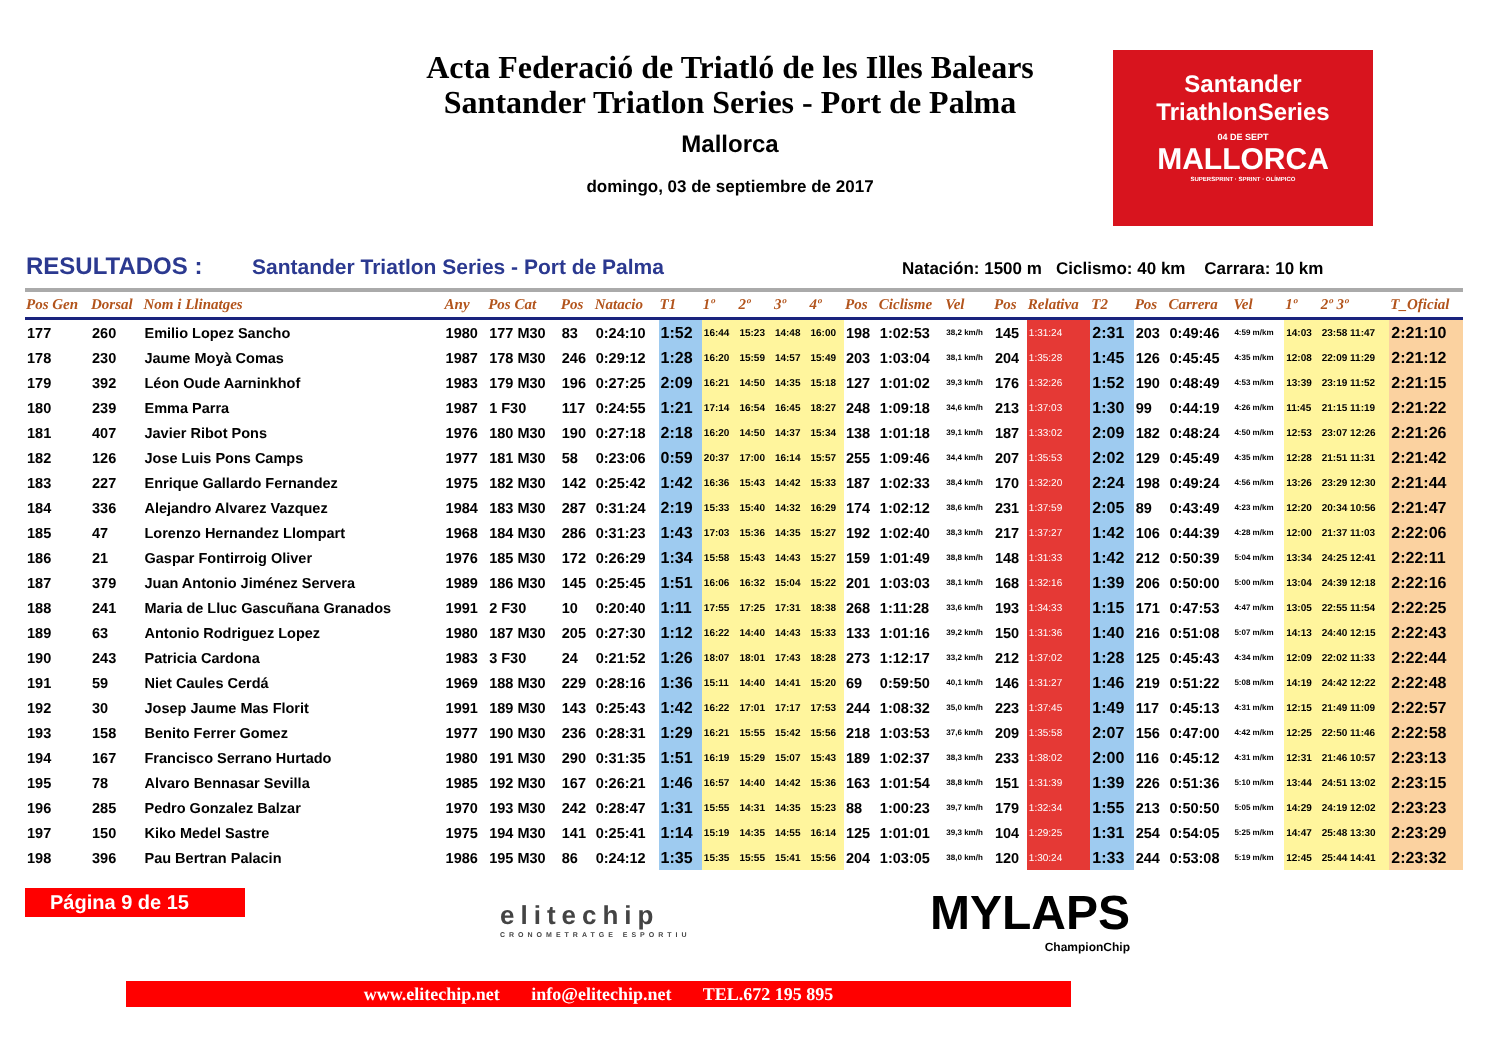Acta Federació de Triatló de les Illes Balears
Santander Triatlon Series - Port de Palma
Mallorca
domingo, 03 de septiembre de 2017
Santander
TriathlonSeries
04 DE SEPT
MALLORCA
SUPERSPRINT · SPRINT · OLÍMPICO
RESULTADOS : Santander Triatlon Series - Port de Palma Natación: 1500 m Ciclismo: 40 km Carrara: 10 km
| Pos Gen | Dorsal | Nom i Llinatges | Any | Pos Cat | Pos | Natacio | T1 | 1º | 2º | 3º | 4º | Pos | Ciclisme | Vel | Pos | Relativa | T2 | Pos | Carrera | Vel | 1º | 2º 3º | T_Oficial |
| --- | --- | --- | --- | --- | --- | --- | --- | --- | --- | --- | --- | --- | --- | --- | --- | --- | --- | --- | --- | --- | --- | --- | --- |
| 177 | 260 | Emilio Lopez Sancho | 1980 | 177 M30 | 83 | 0:24:10 | 1:52 | 16:44 | 15:23 | 14:48 | 16:00 | 198 | 1:02:53 | 38,2 km/h | 145 | 1:31:24 | 2:31 | 203 | 0:49:46 | 4:59 m/km | 14:03 | 23:58 11:47 | 2:21:10 |
| 178 | 230 | Jaume Moyà Comas | 1987 | 178 M30 | 246 | 0:29:12 | 1:28 | 16:20 | 15:59 | 14:57 | 15:49 | 203 | 1:03:04 | 38,1 km/h | 204 | 1:35:28 | 1:45 | 126 | 0:45:45 | 4:35 m/km | 12:08 | 22:09 11:29 | 2:21:12 |
| 179 | 392 | Léon Oude Aarninkhof | 1983 | 179 M30 | 196 | 0:27:25 | 2:09 | 16:21 | 14:50 | 14:35 | 15:18 | 127 | 1:01:02 | 39,3 km/h | 176 | 1:32:26 | 1:52 | 190 | 0:48:49 | 4:53 m/km | 13:39 | 23:19 11:52 | 2:21:15 |
| 180 | 239 | Emma Parra | 1987 | 1 F30 | 117 | 0:24:55 | 1:21 | 17:14 | 16:54 | 16:45 | 18:27 | 248 | 1:09:18 | 34,6 km/h | 213 | 1:37:03 | 1:30 | 99 | 0:44:19 | 4:26 m/km | 11:45 | 21:15 11:19 | 2:21:22 |
| 181 | 407 | Javier Ribot Pons | 1976 | 180 M30 | 190 | 0:27:18 | 2:18 | 16:20 | 14:50 | 14:37 | 15:34 | 138 | 1:01:18 | 39,1 km/h | 187 | 1:33:02 | 2:09 | 182 | 0:48:24 | 4:50 m/km | 12:53 | 23:07 12:26 | 2:21:26 |
| 182 | 126 | Jose Luis Pons Camps | 1977 | 181 M30 | 58 | 0:23:06 | 0:59 | 20:37 | 17:00 | 16:14 | 15:57 | 255 | 1:09:46 | 34,4 km/h | 207 | 1:35:53 | 2:02 | 129 | 0:45:49 | 4:35 m/km | 12:28 | 21:51 11:31 | 2:21:42 |
| 183 | 227 | Enrique Gallardo Fernandez | 1975 | 182 M30 | 142 | 0:25:42 | 1:42 | 16:36 | 15:43 | 14:42 | 15:33 | 187 | 1:02:33 | 38,4 km/h | 170 | 1:32:20 | 2:24 | 198 | 0:49:24 | 4:56 m/km | 13:26 | 23:29 12:30 | 2:21:44 |
| 184 | 336 | Alejandro Alvarez Vazquez | 1984 | 183 M30 | 287 | 0:31:24 | 2:19 | 15:33 | 15:40 | 14:32 | 16:29 | 174 | 1:02:12 | 38,6 km/h | 231 | 1:37:59 | 2:05 | 89 | 0:43:49 | 4:23 m/km | 12:20 | 20:34 10:56 | 2:21:47 |
| 185 | 47 | Lorenzo Hernandez Llompart | 1968 | 184 M30 | 286 | 0:31:23 | 1:43 | 17:03 | 15:36 | 14:35 | 15:27 | 192 | 1:02:40 | 38,3 km/h | 217 | 1:37:27 | 1:42 | 106 | 0:44:39 | 4:28 m/km | 12:00 | 21:37 11:03 | 2:22:06 |
| 186 | 21 | Gaspar Fontirroig Oliver | 1976 | 185 M30 | 172 | 0:26:29 | 1:34 | 15:58 | 15:43 | 14:43 | 15:27 | 159 | 1:01:49 | 38,8 km/h | 148 | 1:31:33 | 1:42 | 212 | 0:50:39 | 5:04 m/km | 13:34 | 24:25 12:41 | 2:22:11 |
| 187 | 379 | Juan Antonio Jiménez Servera | 1989 | 186 M30 | 145 | 0:25:45 | 1:51 | 16:06 | 16:32 | 15:04 | 15:22 | 201 | 1:03:03 | 38,1 km/h | 168 | 1:32:16 | 1:39 | 206 | 0:50:00 | 5:00 m/km | 13:04 | 24:39 12:18 | 2:22:16 |
| 188 | 241 | Maria de Lluc Gascuñana Granados | 1991 | 2 F30 | 10 | 0:20:40 | 1:11 | 17:55 | 17:25 | 17:31 | 18:38 | 268 | 1:11:28 | 33,6 km/h | 193 | 1:34:33 | 1:15 | 171 | 0:47:53 | 4:47 m/km | 13:05 | 22:55 11:54 | 2:22:25 |
| 189 | 63 | Antonio Rodriguez Lopez | 1980 | 187 M30 | 205 | 0:27:30 | 1:12 | 16:22 | 14:40 | 14:43 | 15:33 | 133 | 1:01:16 | 39,2 km/h | 150 | 1:31:36 | 1:40 | 216 | 0:51:08 | 5:07 m/km | 14:13 | 24:40 12:15 | 2:22:43 |
| 190 | 243 | Patricia Cardona | 1983 | 3 F30 | 24 | 0:21:52 | 1:26 | 18:07 | 18:01 | 17:43 | 18:28 | 273 | 1:12:17 | 33,2 km/h | 212 | 1:37:02 | 1:28 | 125 | 0:45:43 | 4:34 m/km | 12:09 | 22:02 11:33 | 2:22:44 |
| 191 | 59 | Niet Caules Cerdá | 1969 | 188 M30 | 229 | 0:28:16 | 1:36 | 15:11 | 14:40 | 14:41 | 15:20 | 69 | 0:59:50 | 40,1 km/h | 146 | 1:31:27 | 1:46 | 219 | 0:51:22 | 5:08 m/km | 14:19 | 24:42 12:22 | 2:22:48 |
| 192 | 30 | Josep Jaume Mas Florit | 1991 | 189 M30 | 143 | 0:25:43 | 1:42 | 16:22 | 17:01 | 17:17 | 17:53 | 244 | 1:08:32 | 35,0 km/h | 223 | 1:37:45 | 1:49 | 117 | 0:45:13 | 4:31 m/km | 12:15 | 21:49 11:09 | 2:22:57 |
| 193 | 158 | Benito Ferrer Gomez | 1977 | 190 M30 | 236 | 0:28:31 | 1:29 | 16:21 | 15:55 | 15:42 | 15:56 | 218 | 1:03:53 | 37,6 km/h | 209 | 1:35:58 | 2:07 | 156 | 0:47:00 | 4:42 m/km | 12:25 | 22:50 11:46 | 2:22:58 |
| 194 | 167 | Francisco Serrano Hurtado | 1980 | 191 M30 | 290 | 0:31:35 | 1:51 | 16:19 | 15:29 | 15:07 | 15:43 | 189 | 1:02:37 | 38,3 km/h | 233 | 1:38:02 | 2:00 | 116 | 0:45:12 | 4:31 m/km | 12:31 | 21:46 10:57 | 2:23:13 |
| 195 | 78 | Alvaro Bennasar Sevilla | 1985 | 192 M30 | 167 | 0:26:21 | 1:46 | 16:57 | 14:40 | 14:42 | 15:36 | 163 | 1:01:54 | 38,8 km/h | 151 | 1:31:39 | 1:39 | 226 | 0:51:36 | 5:10 m/km | 13:44 | 24:51 13:02 | 2:23:15 |
| 196 | 285 | Pedro Gonzalez Balzar | 1970 | 193 M30 | 242 | 0:28:47 | 1:31 | 15:55 | 14:31 | 14:35 | 15:23 | 88 | 1:00:23 | 39,7 km/h | 179 | 1:32:34 | 1:55 | 213 | 0:50:50 | 5:05 m/km | 14:29 | 24:19 12:02 | 2:23:23 |
| 197 | 150 | Kiko Medel Sastre | 1975 | 194 M30 | 141 | 0:25:41 | 1:14 | 15:19 | 14:35 | 14:55 | 16:14 | 125 | 1:01:01 | 39,3 km/h | 104 | 1:29:25 | 1:31 | 254 | 0:54:05 | 5:25 m/km | 14:47 | 25:48 13:30 | 2:23:29 |
| 198 | 396 | Pau Bertran Palacin | 1986 | 195 M30 | 86 | 0:24:12 | 1:35 | 15:35 | 15:55 | 15:41 | 15:56 | 204 | 1:03:05 | 38,0 km/h | 120 | 1:30:24 | 1:33 | 244 | 0:53:08 | 5:19 m/km | 12:45 | 25:44 14:41 | 2:23:32 |
Página 9 de 15
elitechip
CRONOMETRATGE ESPORTIU
MYLAPS
ChampionChip
www.elitechip.net info@elitechip.net TEL.672 195 895